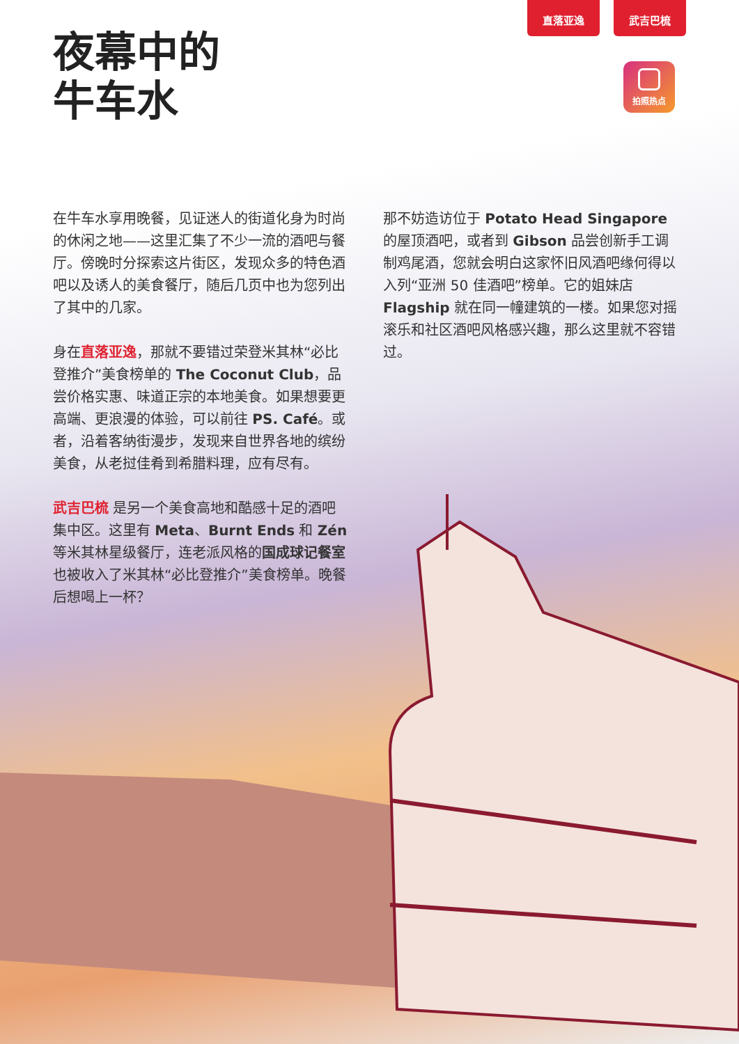直落亚逸 武吉巴梳
拍照热点
夜幕中的
牛车水
在牛车水享用晚餐，见证迷人的街道化身为时尚的休闲之地——这里汇集了不少一流的酒吧与餐厅。傍晚时分探索这片街区，发现众多的特色酒吧以及诱人的美食餐厅，随后几页中也为您列出了其中的几家。
身在直落亚逸，那就不要错过荣登米其林“必比登推介”美食榜单的 The Coconut Club，品尝价格实惠、味道正宗的本地美食。如果想要更高端、更浪漫的体验，可以前往 PS. Café。或者，沿着客纳街漫步，发现来自世界各地的缤纷美食，从老挝佳肴到希腊料理，应有尽有。
武吉巴梳 是另一个美食高地和酷感十足的酒吧集中区。这里有 Meta、Burnt Ends 和 Zén 等米其林星级餐厅，连老派风格的国成球记餐室也被收入了米其林“必比登推介”美食榜单。晚餐后想喝上一杯？
那不妨造访位于 Potato Head Singapore 的屋顶酒吧，或者到 Gibson 品尝创新手工调制鸡尾酒，您就会明白这家怀旧风酒吧缘何得以入列“亚洲 50 佳酒吧”榜单。它的姐妹店 Flagship 就在同一幢建筑的一楼。如果您对摇滚乐和社区酒吧风格感兴趣，那么这里就不容错过。